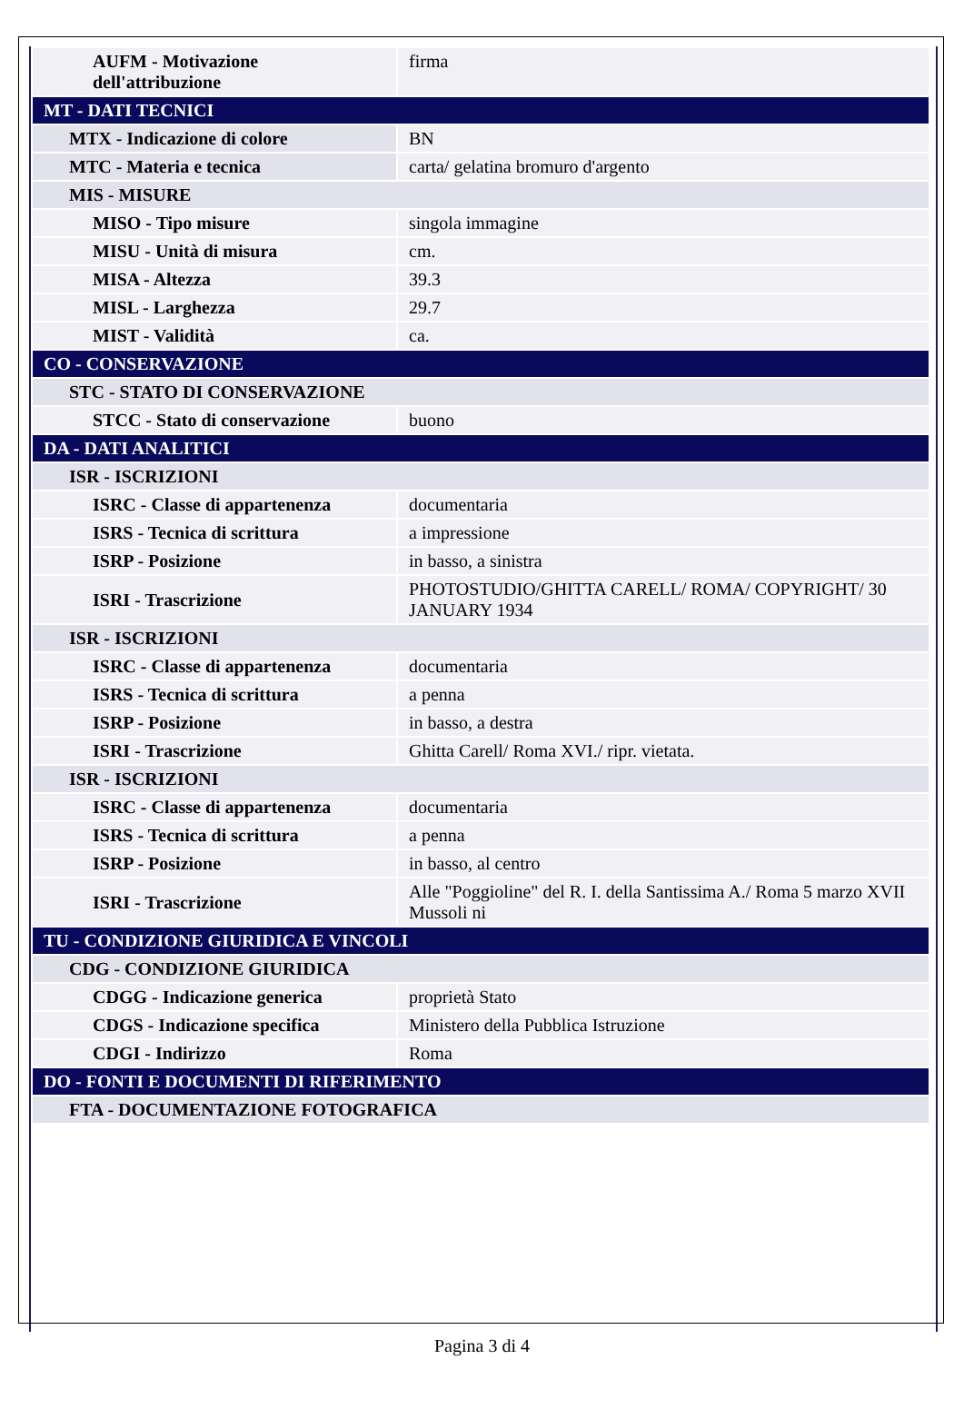| AUFM - Motivazione dell'attribuzione | firma |
| MT - DATI TECNICI | |
| MTX - Indicazione di colore | BN |
| MTC - Materia e tecnica | carta/ gelatina bromuro d'argento |
| MIS - MISURE | |
| MISO - Tipo misure | singola immagine |
| MISU - Unità di misura | cm. |
| MISA - Altezza | 39.3 |
| MISL - Larghezza | 29.7 |
| MIST - Validità | ca. |
| CO - CONSERVAZIONE | |
| STC - STATO DI CONSERVAZIONE | |
| STCC - Stato di conservazione | buono |
| DA - DATI ANALITICI | |
| ISR - ISCRIZIONI | |
| ISRC - Classe di appartenenza | documentaria |
| ISRS - Tecnica di scrittura | a impressione |
| ISRP - Posizione | in basso, a sinistra |
| ISRI - Trascrizione | PHOTOSTUDIO/GHITTA CARELL/ ROMA/ COPYRIGHT/ 30 JANUARY 1934 |
| ISR - ISCRIZIONI | |
| ISRC - Classe di appartenenza | documentaria |
| ISRS - Tecnica di scrittura | a penna |
| ISRP - Posizione | in basso, a destra |
| ISRI - Trascrizione | Ghitta Carell/ Roma XVI./ ripr. vietata. |
| ISR - ISCRIZIONI | |
| ISRC - Classe di appartenenza | documentaria |
| ISRS - Tecnica di scrittura | a penna |
| ISRP - Posizione | in basso, al centro |
| ISRI - Trascrizione | Alle "Poggioline" del R. I. della Santissima A./ Roma 5 marzo XVII Mussoli ni |
| TU - CONDIZIONE GIURIDICA E VINCOLI | |
| CDG - CONDIZIONE GIURIDICA | |
| CDGG - Indicazione generica | proprietà Stato |
| CDGS - Indicazione specifica | Ministero della Pubblica Istruzione |
| CDGI - Indirizzo | Roma |
| DO - FONTI E DOCUMENTI DI RIFERIMENTO | |
| FTA - DOCUMENTAZIONE FOTOGRAFICA | |
Pagina 3 di 4